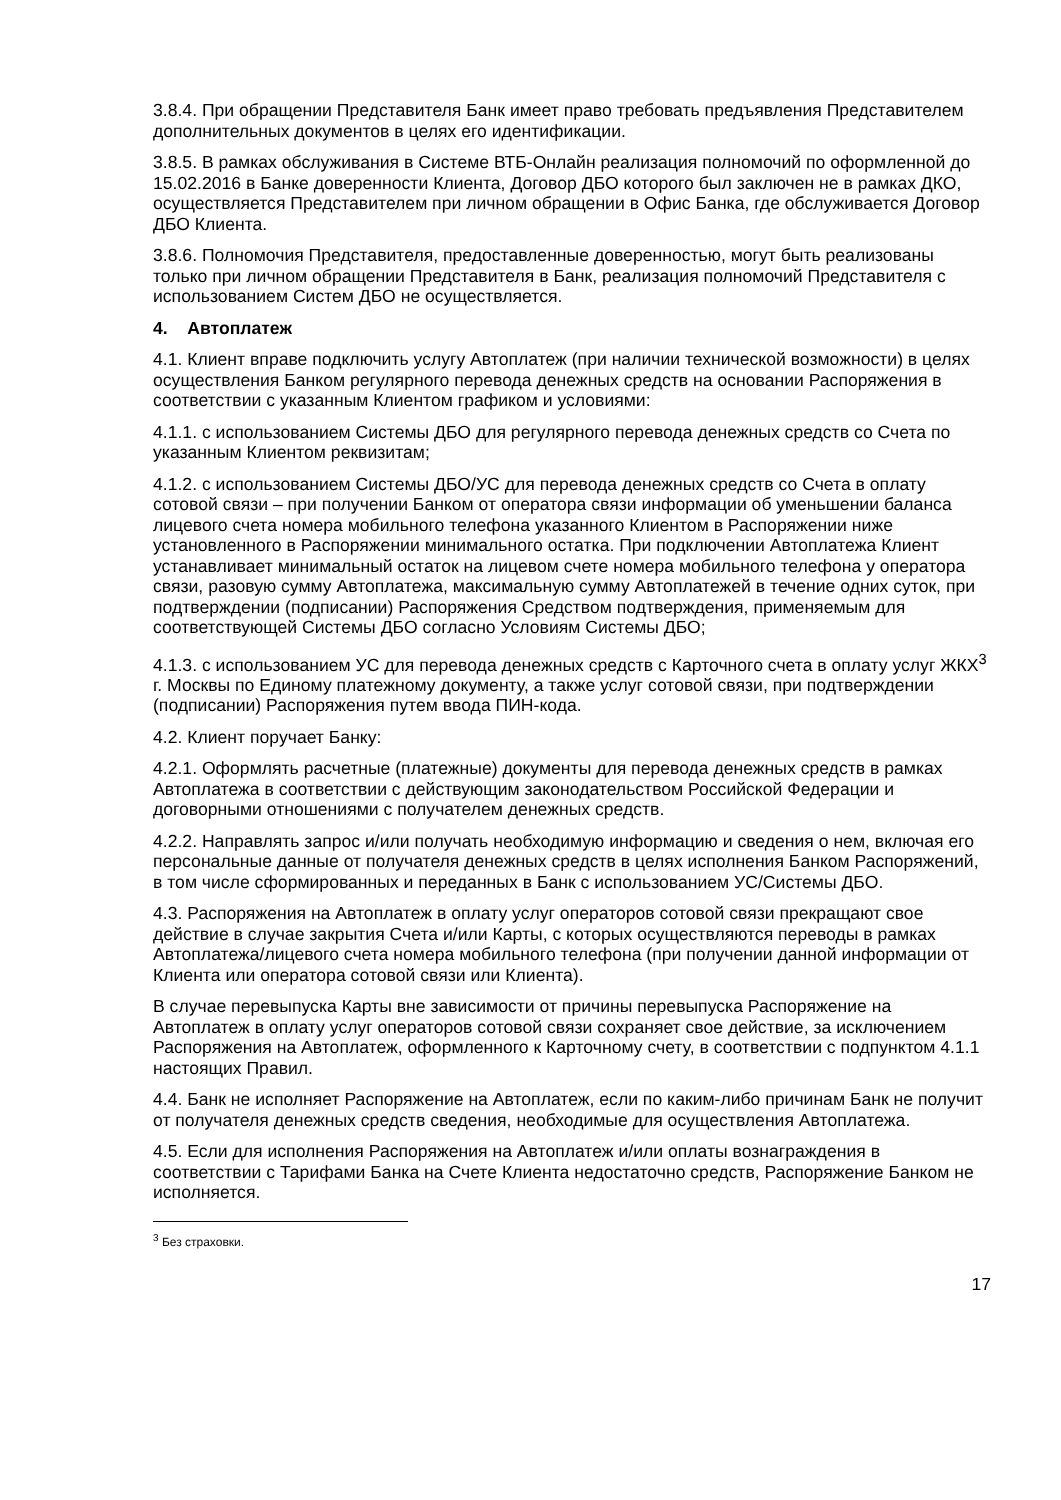3.8.4. При обращении Представителя Банк имеет право требовать предъявления Представителем дополнительных документов в целях его идентификации.
3.8.5. В рамках обслуживания в Системе ВТБ-Онлайн реализация полномочий по оформленной до 15.02.2016 в Банке доверенности Клиента, Договор ДБО которого был заключен не в рамках ДКО, осуществляется Представителем при личном обращении в Офис Банка, где обслуживается Договор ДБО Клиента.
3.8.6. Полномочия Представителя, предоставленные доверенностью, могут быть реализованы только при личном обращении Представителя в Банк, реализация полномочий Представителя с использованием Систем ДБО не осуществляется.
4. Автоплатеж
4.1. Клиент вправе подключить услугу Автоплатеж (при наличии технической возможности) в целях осуществления Банком регулярного перевода денежных средств на основании Распоряжения в соответствии с указанным Клиентом графиком и условиями:
4.1.1. с использованием Системы ДБО для регулярного перевода денежных средств со Счета по указанным Клиентом реквизитам;
4.1.2. с использованием Системы ДБО/УС для перевода денежных средств со Счета в оплату сотовой связи – при получении Банком от оператора связи информации об уменьшении баланса лицевого счета номера мобильного телефона указанного Клиентом в Распоряжении ниже установленного в Распоряжении минимального остатка. При подключении Автоплатежа Клиент устанавливает минимальный остаток на лицевом счете номера мобильного телефона у оператора связи, разовую сумму Автоплатежа, максимальную сумму Автоплатежей в течение одних суток, при подтверждении (подписании) Распоряжения Средством подтверждения, применяемым для соответствующей Системы ДБО согласно Условиям Системы ДБО;
4.1.3. с использованием УС для перевода денежных средств с Карточного счета в оплату услуг ЖКХ<sup>3</sup> г. Москвы по Единому платежному документу, а также услуг сотовой связи, при подтверждении (подписании) Распоряжения путем ввода ПИН-кода.
4.2. Клиент поручает Банку:
4.2.1. Оформлять расчетные (платежные) документы для перевода денежных средств в рамках Автоплатежа в соответствии с действующим законодательством Российской Федерации и договорными отношениями с получателем денежных средств.
4.2.2. Направлять запрос и/или получать необходимую информацию и сведения о нем, включая его персональные данные от получателя денежных средств в целях исполнения Банком Распоряжений, в том числе сформированных и переданных в Банк с использованием УС/Системы ДБО.
4.3. Распоряжения на Автоплатеж в оплату услуг операторов сотовой связи прекращают свое действие в случае закрытия Счета и/или Карты, с которых осуществляются переводы в рамках Автоплатежа/лицевого счета номера мобильного телефона (при получении данной информации от Клиента или оператора сотовой связи или Клиента).
В случае перевыпуска Карты вне зависимости от причины перевыпуска Распоряжение на Автоплатеж в оплату услуг операторов сотовой связи сохраняет свое действие, за исключением Распоряжения на Автоплатеж, оформленного к Карточному счету, в соответствии с подпунктом 4.1.1 настоящих Правил.
4.4. Банк не исполняет Распоряжение на Автоплатеж, если по каким-либо причинам Банк не получит от получателя денежных средств сведения, необходимые для осуществления Автоплатежа.
4.5. Если для исполнения Распоряжения на Автоплатеж и/или оплаты вознаграждения в соответствии с Тарифами Банка на Счете Клиента недостаточно средств, Распоряжение Банком не исполняется.
<sup>3</sup> Без страховки.
17